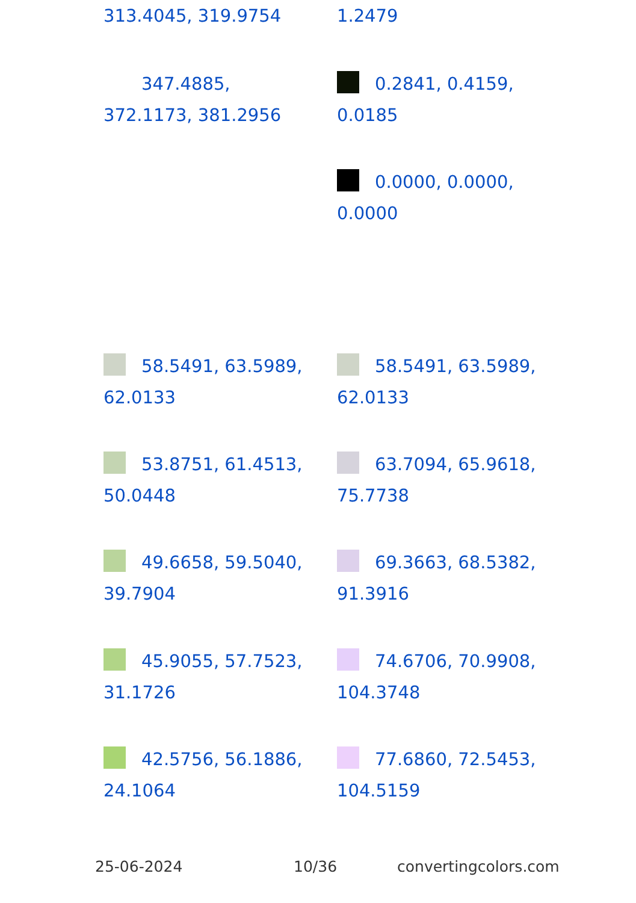313.4045, 319.9754 1.2479
347.4885, 372.1173, 381.2956
0.2841, 0.4159, 0.0185
0.0000, 0.0000, 0.0000
58.5491, 63.5989, 62.0133
58.5491, 63.5989, 62.0133
53.8751, 61.4513, 50.0448
63.7094, 65.9618, 75.7738
49.6658, 59.5040, 39.7904
69.3663, 68.5382, 91.3916
45.9055, 57.7523, 31.1726
74.6706, 70.9908, 104.3748
42.5756, 56.1886, 24.1064
77.6860, 72.5453, 104.5159
25-06-2024 10/36 convertingcolors.com